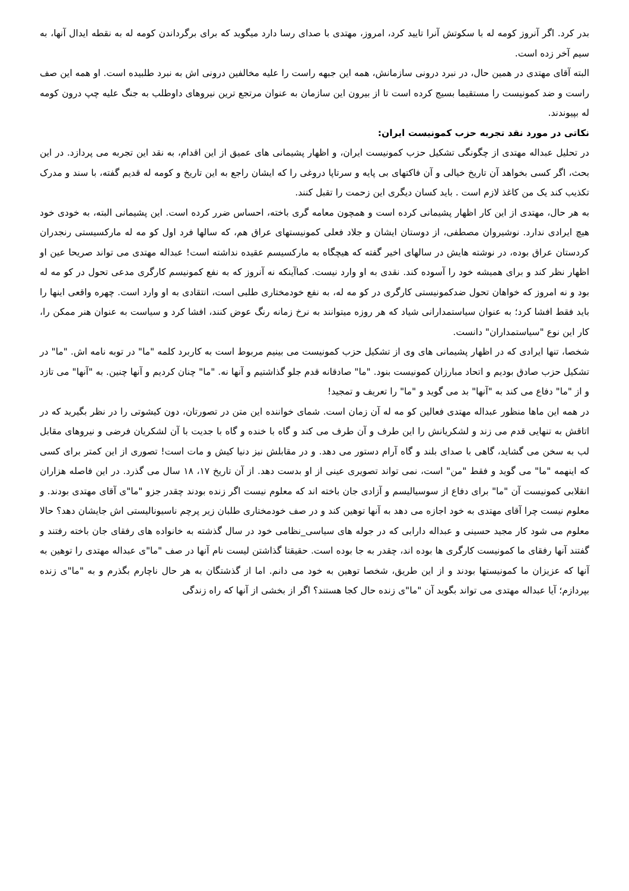بدر کرد. اگر آنروز کومه له با سکوتش آنرا تایید کرد، امروز، مهتدی با صدای رسا دارد میگوید که برای برگرداندن کومه له به نقطه ایدال آنها، به سیم آخر زده است.
البته آقای مهتدی در همین حال، در نبرد درونی سازمانش، همه این جبهه راست را علیه مخالفین درونی اش به نبرد طلبیده است. او همه این صف راست و ضد کمونیست را مستقیما بسیج کرده است تا از بیرون این سازمان به عنوان مرتجع ترین نیروهای داوطلب به جنگ علیه چپ درون کومه له بپیوندند.
نکاتی در مورد نقد تجربه حزب کمونیست ایران:
در تحلیل عبداله مهتدی از چگونگی تشکیل حزب کمونیست ایران، و اظهار پشیمانی های عمیق از این اقدام، به نقد این تجربه می پردازد. در این بحث، اگر کسی بخواهد آن تاریخ خیالی و آن فاکتهای بی پایه و سرتاپا دروغی را که ایشان راجع به این تاریخ و کومه له قدیم گفته، با سند و مدرک تکذیب کند یک من کاغذ لازم است . باید کسان دیگری این زحمت را تقبل کنند.
به هر حال، مهتدی از این کار اظهار پشیمانی کرده است و همچون معامه گری باخته، احساس ضرر کرده است. این پشیمانی البته، به خودی خود هیچ ایرادی ندارد. نوشیروان مصطفی، از دوستان ایشان و جلاد فعلی کمونیستهای عراق هم، که سالها فرد اول کو مه له مارکسیستی رنجدران کردستان عراق بوده، در نوشته هایش در سالهای اخیر گفته که هیچگاه به مارکسیسم عقیده نداشته است! عبداله مهتدی می تواند صریحا عین او اظهار نظر کند و برای همیشه خود را آسوده کند. نقدی به او وارد نیست. کماآینکه نه آنروز که به نفع کمونیسم کارگری مدعی تحول در کو مه له بود و نه امروز که خواهان تحول ضدکمونیستی کارگری در کو مه له، به نفع خودمختاری طلبی است، انتقادی به او وارد است. چهره واقعی اینها را باید فقط افشا کرد؛ به عنوان سیاستمدارانی شیاد که هر روزه میتوانند به نرخ زمانه رنگ عوض کنند، افشا کرد و سیاست به عنوان هنر ممکن را، کار این نوع "سیاستمداران" دانست.
شخصا، تنها ایرادی که در اظهار پشیمانی های وی از تشکیل حزب کمونیست می بینیم مربوط است به کاربرد کلمه "ما" در توبه نامه اش. "ما" در تشکیل حزب صادق بودیم و اتحاد مبارزان کمونیست بنود. "ما" صادقانه قدم جلو گذاشتیم و آنها نه. "ما" چنان کردیم و آنها چنین. به "آنها" می تازد و از "ما" دفاع می کند به "آنها" بد می گوید و "ما" را تعریف و تمجید!
در همه این ماها منظور عبداله مهتدی فعالین کو مه له آن زمان است. شمای خواننده این متن در تصورتان، دون کیشوتی را در نظر بگیرید که در اتاقش به تنهایی قدم می زند و لشکریانش را این طرف و آن طرف می کند و گاه با خنده و گاه با جدیت با آن لشکریان فرضی و نیروهای مقابل لب به سخن می گشاید، گاهی با صدای بلند و گاه آرام دستور می دهد. و در مقابلش نیز دنیا کیش و مات است! تصوری از این کمتر برای کسی که اینهمه "ما" می گوید و فقط "من" است، نمی تواند تصویری عینی از او بدست دهد. از آن تاریخ ۱۷، ۱۸ سال می گذرد. در این فاصله هزاران انقلابی کمونیست آن "ما" برای دفاع از سوسیالیسم و آزادی جان باخته اند که معلوم نیست اگر زنده بودند چقدر جزو "ما"ی آقای مهتدی بودند. و معلوم نیست چرا آقای مهتدی به خود اجازه می دهد به آنها توهین کند و در صف خودمختاری طلبان زیر پرچم ناسیونالیستی اش جایشان دهد؟ حالا معلوم می شود کار مجید حسینی و عبداله دارابی که در جوله های سیاسی_نظامی خود در سال گذشته به خانواده های رفقای جان باخته رفتند و گفتند آنها رفقای ما کمونیست کارگری ها بوده اند، چقدر به جا بوده است. حقیقتا گذاشتن لیست نام آنها در صف "ما"ی عبداله مهتدی را توهین به آنها که عزیزان ما کمونیستها بودند و از این طریق، شخصا توهین به خود می دانم. اما از گذشتگان به هر حال ناچارم بگذرم و به "ما"ی زنده بپردازم؛ آیا عبداله مهتدی می تواند بگوید آن "ما"ی زنده حال کجا هستند؟ اگر از بخشی از آنها که راه زندگی